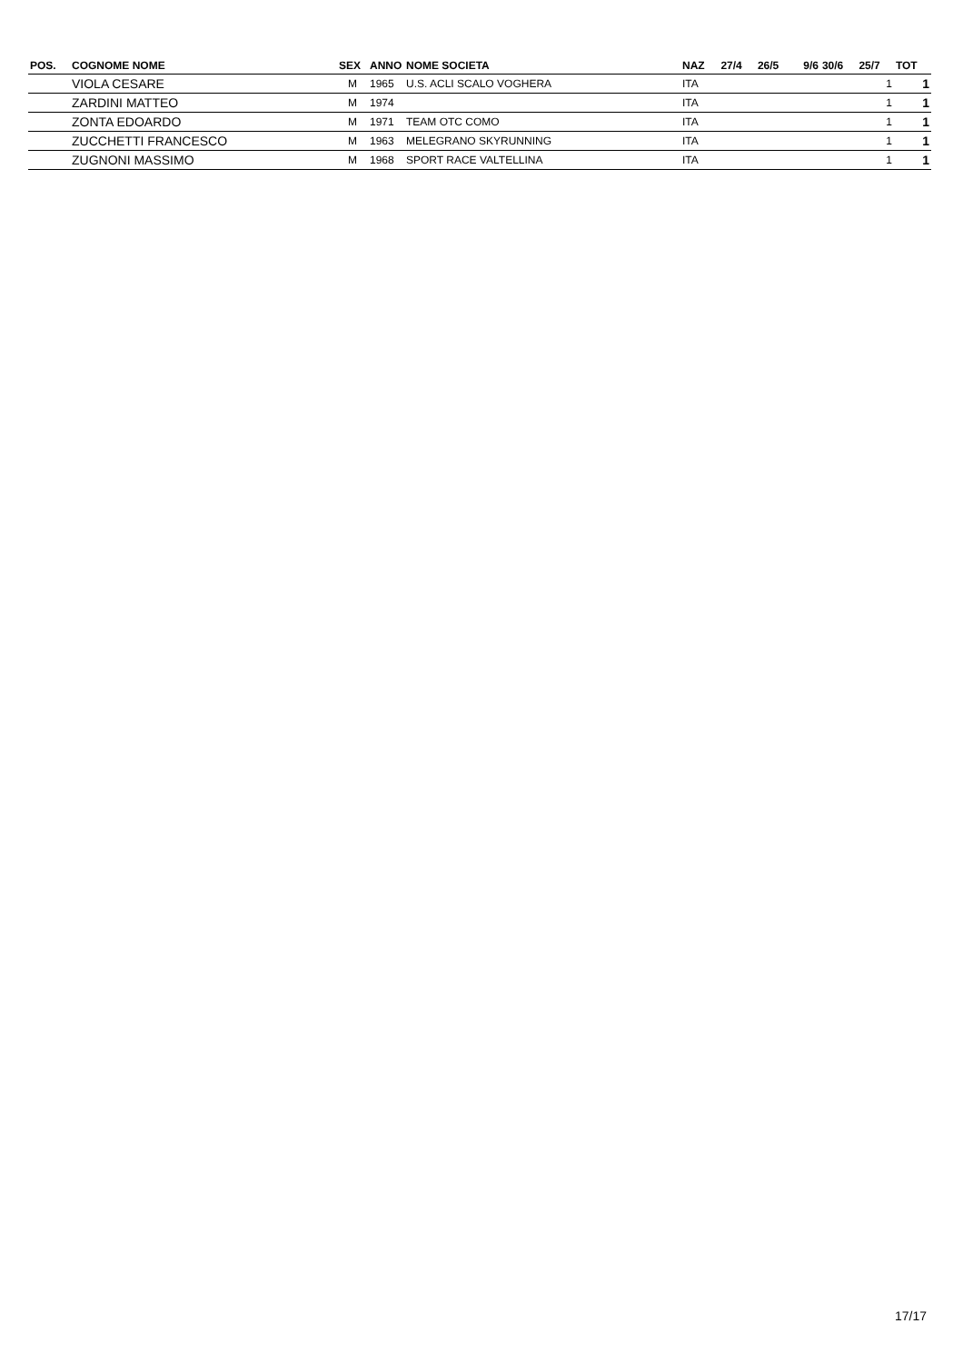| POS. | COGNOME NOME | SEX | ANNO | NOME SOCIETA | NAZ | 27/4 | 26/5 | 9/6 | 30/6 | 25/7 | TOT |
| --- | --- | --- | --- | --- | --- | --- | --- | --- | --- | --- | --- |
| | VIOLA CESARE | M | 1965 | U.S. ACLI SCALO VOGHERA | ITA | | | | | 1 | 1 |
| | ZARDINI MATTEO | M | 1974 | | ITA | | | | | 1 | 1 |
| | ZONTA EDOARDO | M | 1971 | TEAM OTC COMO | ITA | | | | | 1 | 1 |
| | ZUCCHETTI FRANCESCO | M | 1963 | MELEGRANO SKYRUNNING | ITA | | | | | 1 | 1 |
| | ZUGNONI MASSIMO | M | 1968 | SPORT RACE VALTELLINA | ITA | | | | | 1 | 1 |
17/17